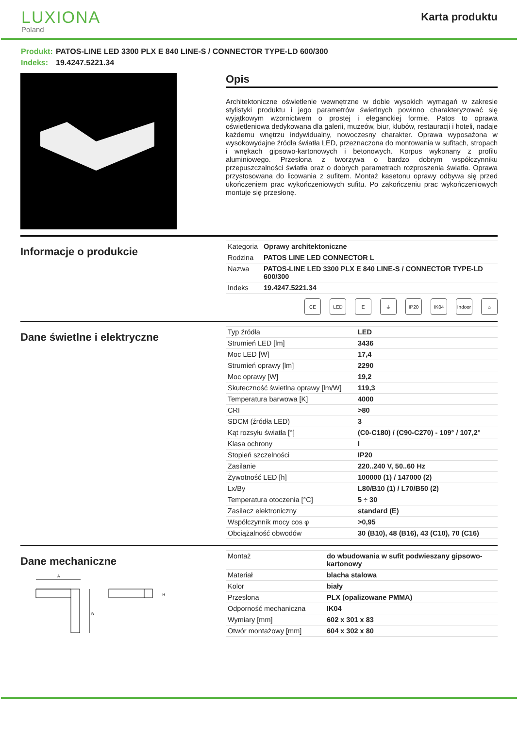LUXIONA
Poland
Karta produktu
Produkt: PATOS-LINE LED 3300 PLX E 840 LINE-S / CONNECTOR TYPE-LD 600/300
Indeks: 19.4247.5221.34
Opis
Architektoniczne oświetlenie wewnętrzne w dobie wysokich wymagań w zakresie stylistyki produktu i jego parametrów świetlnych powinno charakteryzować się wyjątkowym wzornictwem o prostej i eleganckiej formie. Patos to oprawa oświetleniowa dedykowana dla galerii, muzeów, biur, klubów, restauracji i hoteli, nadaje każdemu wnętrzu indywidualny, nowoczesny charakter. Oprawa wyposażona w wysokowydajne źródła światła LED, przeznaczona do montowania w sufitach, stropach i wnękach gipsowo-kartonowych i betonowych. Korpus wykonany z profilu aluminiowego. Przesłona z tworzywa o bardzo dobrym współczynniku przepuszczalności światła oraz o dobrych parametrach rozproszenia światła. Oprawa przystosowana do licowania z sufitem. Montaż kasetonu oprawy odbywa się przed ukończeniem prac wykończeniowych sufitu. Po zakończeniu prac wykończeniowych montuje się przesłonę.
Informacje o produkcie
| Kategoria | Oprawy architektoniczne |
| Rodzina | PATOS LINE LED CONNECTOR L |
| Nazwa | PATOS-LINE LED 3300 PLX E 840 LINE-S / CONNECTOR TYPE-LD 600/300 |
| Indeks | 19.4247.5221.34 |
CE LED E ⏚ IP20 IK04 Indoor
⌂
Dane świetlne i elektryczne
| Typ źródła | LED |
| Strumień LED [lm] | 3436 |
| Moc LED [W] | 17,4 |
| Strumień oprawy [lm] | 2290 |
| Moc oprawy [W] | 19,2 |
| Skuteczność świetlna oprawy [lm/W] | 119,3 |
| Temperatura barwowa [K] | 4000 |
| CRI | >80 |
| SDCM (źródła LED) | 3 |
| Kąt rozsyłu światła [°] | (C0-C180) / (C90-C270) - 109° / 107,2° |
| Klasa ochrony | I |
| Stopień szczelności | IP20 |
| Zasilanie | 220..240 V, 50..60 Hz |
| Żywotność LED [h] | 100000 (1) / 147000 (2) |
| Lx/By | L80/B10 (1) / L70/B50 (2) |
| Temperatura otoczenia [°C] | 5 ÷ 30 |
| Zasilacz elektroniczny | standard (E) |
| Współczynnik mocy cos φ | >0,95 |
| Obciążalność obwodów | 30 (B10), 48 (B16), 43 (C10), 70 (C16) |
Dane mechaniczne
A
B
H
| Montaż | do wbudowania w sufit podwieszany gipsowo-kartonowy |
| Materiał | blacha stalowa |
| Kolor | biały |
| Przesłona | PLX (opalizowane PMMA) |
| Odporność mechaniczna | IK04 |
| Wymiary [mm] | 602 x 301 x 83 |
| Otwór montażowy [mm] | 604 x 302 x 80 |